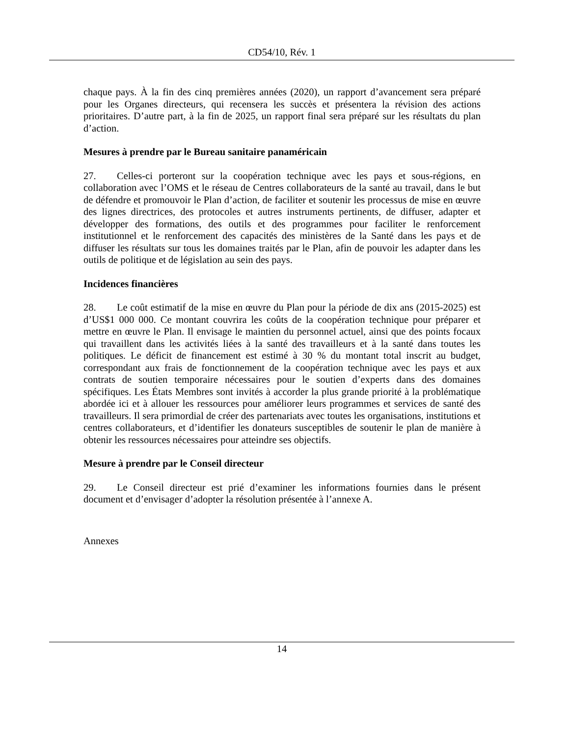CD54/10, Rév. 1
chaque pays. À la fin des cinq premières années (2020), un rapport d’avancement sera préparé pour les Organes directeurs, qui recensera les succès et présentera la révision des actions prioritaires. D’autre part, à la fin de 2025, un rapport final sera préparé sur les résultats du plan d’action.
Mesures à prendre par le Bureau sanitaire panaméricain
27. Celles-ci porteront sur la coopération technique avec les pays et sous-régions, en collaboration avec l’OMS et le réseau de Centres collaborateurs de la santé au travail, dans le but de défendre et promouvoir le Plan d’action, de faciliter et soutenir les processus de mise en œuvre des lignes directrices, des protocoles et autres instruments pertinents, de diffuser, adapter et développer des formations, des outils et des programmes pour faciliter le renforcement institutionnel et le renforcement des capacités des ministères de la Santé dans les pays et de diffuser les résultats sur tous les domaines traités par le Plan, afin de pouvoir les adapter dans les outils de politique et de législation au sein des pays.
Incidences financières
28. Le coût estimatif de la mise en œuvre du Plan pour la période de dix ans (2015-2025) est d’US$1 000 000. Ce montant couvrira les coûts de la coopération technique pour préparer et mettre en œuvre le Plan. Il envisage le maintien du personnel actuel, ainsi que des points focaux qui travaillent dans les activités liées à la santé des travailleurs et à la santé dans toutes les politiques. Le déficit de financement est estimé à 30 % du montant total inscrit au budget, correspondant aux frais de fonctionnement de la coopération technique avec les pays et aux contrats de soutien temporaire nécessaires pour le soutien d’experts dans des domaines spécifiques. Les États Membres sont invités à accorder la plus grande priorité à la problématique abordée ici et à allouer les ressources pour améliorer leurs programmes et services de santé des travailleurs. Il sera primordial de créer des partenariats avec toutes les organisations, institutions et centres collaborateurs, et d’identifier les donateurs susceptibles de soutenir le plan de manière à obtenir les ressources nécessaires pour atteindre ses objectifs.
Mesure à prendre par le Conseil directeur
29. Le Conseil directeur est prié d’examiner les informations fournies dans le présent document et d’envisager d’adopter la résolution présentée à l’annexe A.
Annexes
14